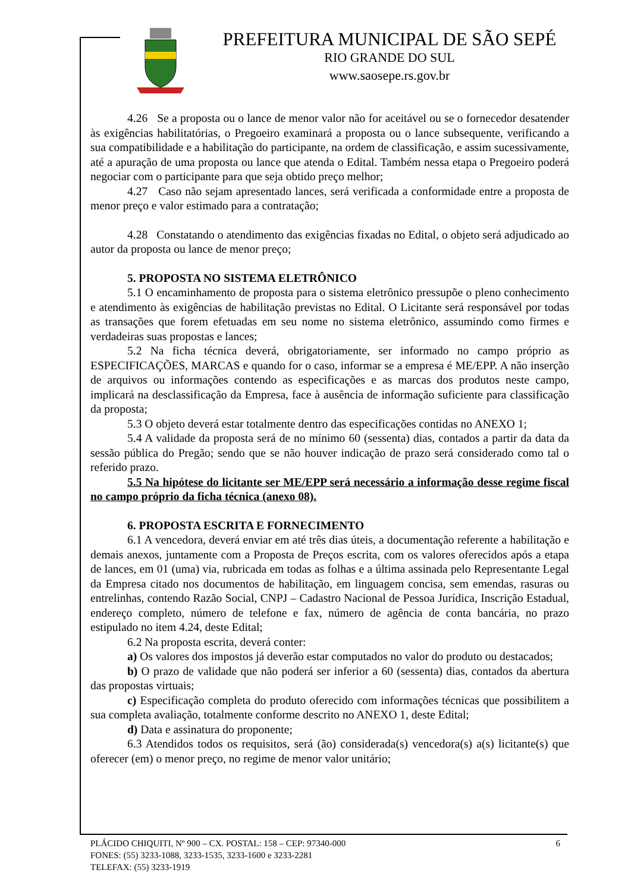PREFEITURA MUNICIPAL DE SÃO SEPÉ
RIO GRANDE DO SUL
www.saosepe.rs.gov.br
4.26 Se a proposta ou o lance de menor valor não for aceitável ou se o fornecedor desatender às exigências habilitatórias, o Pregoeiro examinará a proposta ou o lance subsequente, verificando a sua compatibilidade e a habilitação do participante, na ordem de classificação, e assim sucessivamente, até a apuração de uma proposta ou lance que atenda o Edital. Também nessa etapa o Pregoeiro poderá negociar com o participante para que seja obtido preço melhor;
4.27 Caso não sejam apresentado lances, será verificada a conformidade entre a proposta de menor preço e valor estimado para a contratação;
4.28 Constatando o atendimento das exigências fixadas no Edital, o objeto será adjudicado ao autor da proposta ou lance de menor preço;
5. PROPOSTA NO SISTEMA ELETRÔNICO
5.1 O encaminhamento de proposta para o sistema eletrônico pressupõe o pleno conhecimento e atendimento às exigências de habilitação previstas no Edital. O Licitante será responsável por todas as transações que forem efetuadas em seu nome no sistema eletrônico, assumindo como firmes e verdadeiras suas propostas e lances;
5.2 Na ficha técnica deverá, obrigatoriamente, ser informado no campo próprio as ESPECIFICAÇÕES, MARCAS e quando for o caso, informar se a empresa é ME/EPP. A não inserção de arquivos ou informações contendo as especificações e as marcas dos produtos neste campo, implicará na desclassificação da Empresa, face à ausência de informação suficiente para classificação da proposta;
5.3 O objeto deverá estar totalmente dentro das especificações contidas no ANEXO 1;
5.4 A validade da proposta será de no mínimo 60 (sessenta) dias, contados a partir da data da sessão pública do Pregão; sendo que se não houver indicação de prazo será considerado como tal o referido prazo.
5.5 Na hipótese do licitante ser ME/EPP será necessário a informação desse regime fiscal no campo próprio da ficha técnica (anexo 08).
6. PROPOSTA ESCRITA E FORNECIMENTO
6.1 A vencedora, deverá enviar em até três dias úteis, a documentação referente a habilitação e demais anexos, juntamente com a Proposta de Preços escrita, com os valores oferecidos após a etapa de lances, em 01 (uma) via, rubricada em todas as folhas e a última assinada pelo Representante Legal da Empresa citado nos documentos de habilitação, em linguagem concisa, sem emendas, rasuras ou entrelinhas, contendo Razão Social, CNPJ – Cadastro Nacional de Pessoa Jurídica, Inscrição Estadual, endereço completo, número de telefone e fax, número de agência de conta bancária, no prazo estipulado no item 4.24, deste Edital;
6.2 Na proposta escrita, deverá conter:
a) Os valores dos impostos já deverão estar computados no valor do produto ou destacados;
b) O prazo de validade que não poderá ser inferior a 60 (sessenta) dias, contados da abertura das propostas virtuais;
c) Especificação completa do produto oferecido com informações técnicas que possibilitem a sua completa avaliação, totalmente conforme descrito no ANEXO 1, deste Edital;
d) Data e assinatura do proponente;
6.3 Atendidos todos os requisitos, será (ão) considerada(s) vencedora(s) a(s) licitante(s) que oferecer (em) o menor preço, no regime de menor valor unitário;
PLÁCIDO CHIQUITI, Nº 900 – CX. POSTAL: 158 – CEP: 97340-000
6
FONES: (55) 3233-1088, 3233-1535, 3233-1600 e 3233-2281
TELEFAX: (55) 3233-1919